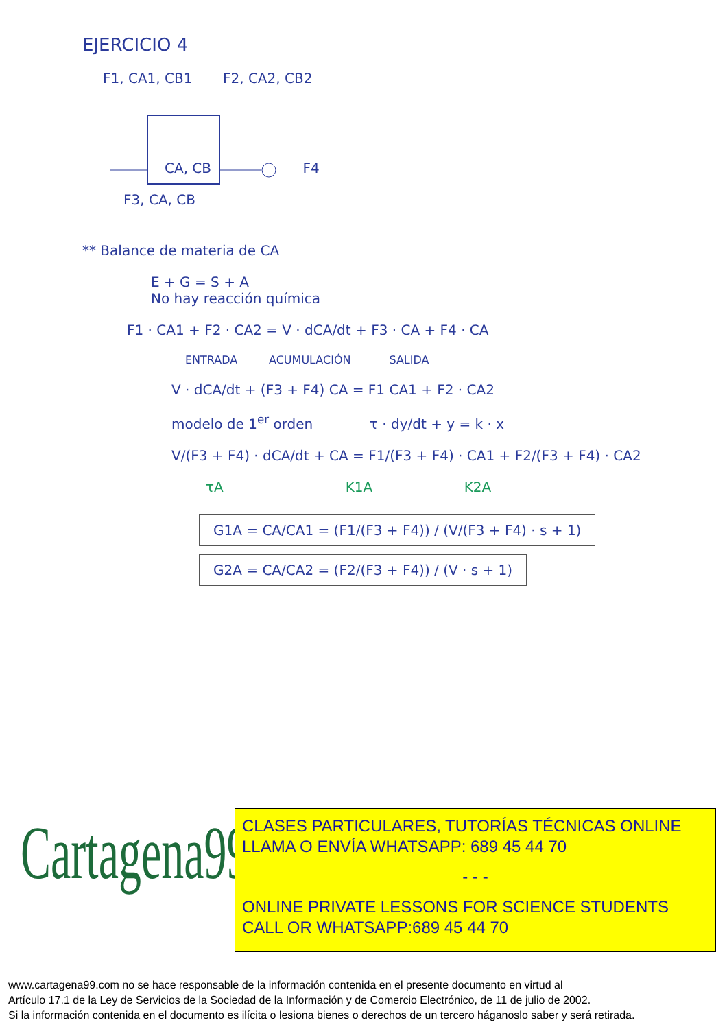EJERCICIO 4
F1, CA1, CB1 F2, CA2, CB2
CA, CB F4
F3, CA, CB
** Balance de materia de CA
E + G = S + A
No hay reacción química
F1 · CA1 + F2 · CA2 = V · dCA/dt + F3 · CA + F4 · CA
ENTRADA ACUMULACIÓN SALIDA
V · dCA/dt + (F3 + F4) CA = F1 CA1 + F2 · CA2
modelo de 1<sup>er</sup> orden τ · dy/dt + y = k · x
V/(F3 + F4) · dCA/dt + CA = F1/(F3 + F4) · CA1 + F2/(F3 + F4) · CA2
τA K1A K2A
G1A = CA/CA1 = (F1/(F3 + F4)) / (V/(F3 + F4) · s + 1)
G2A = CA/CA2 = (F2/(F3 + F4)) / (V · s + 1)
Cartagena99
CLASES PARTICULARES, TUTORÍAS TÉCNICAS ONLINE
LLAMA O ENVÍA WHATSAPP: 689 45 44 70
- - -
ONLINE PRIVATE LESSONS FOR SCIENCE STUDENTS
CALL OR WHATSAPP:689 45 44 70
www.cartagena99.com no se hace responsable de la información contenida en el presente documento en virtud al
Artículo 17.1 de la Ley de Servicios de la Sociedad de la Información y de Comercio Electrónico, de 11 de julio de 2002.
Si la información contenida en el documento es ilícita o lesiona bienes o derechos de un tercero háganoslo saber y será retirada.